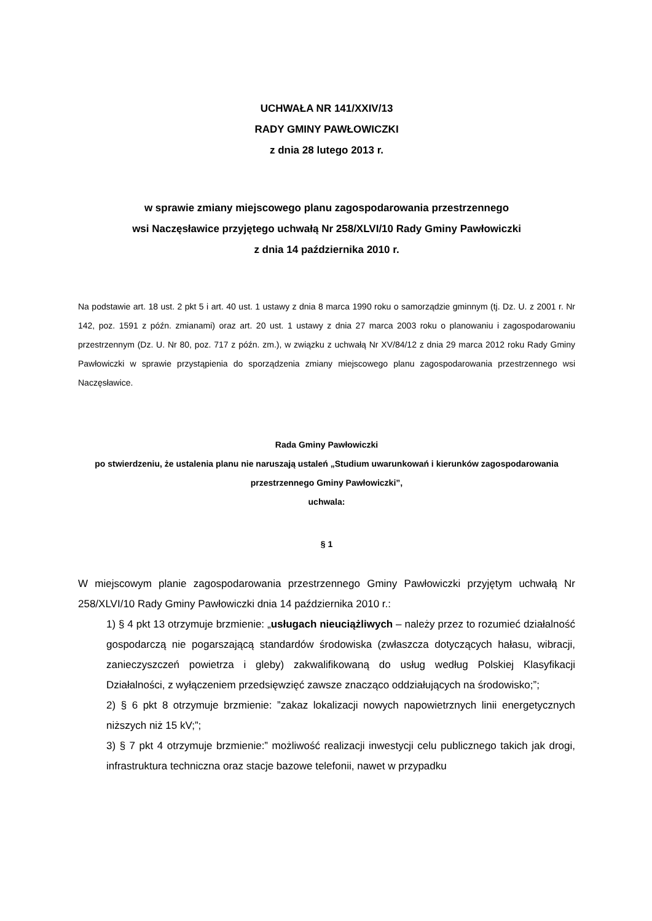UCHWAŁA NR 141/XXIV/13
RADY GMINY PAWŁOWICZKI
z dnia 28 lutego 2013 r.
w sprawie zmiany miejscowego planu zagospodarowania przestrzennego
wsi Naczęsławice przyjętego uchwałą Nr 258/XLVI/10 Rady Gminy Pawłowiczki
z dnia 14 października 2010 r.
Na podstawie art. 18 ust. 2 pkt 5 i art. 40 ust. 1 ustawy z dnia 8 marca 1990 roku o samorządzie gminnym (tj. Dz. U. z 2001 r. Nr 142, poz. 1591 z późn. zmianami) oraz art. 20 ust. 1 ustawy z dnia 27 marca 2003 roku o planowaniu i zagospodarowaniu przestrzennym (Dz. U. Nr 80, poz. 717 z późn. zm.), w związku z uchwałą Nr XV/84/12 z dnia 29 marca 2012 roku Rady Gminy Pawłowiczki w sprawie przystąpienia do sporządzenia zmiany miejscowego planu zagospodarowania przestrzennego wsi Naczęsławice.
Rada Gminy Pawłowiczki
po stwierdzeniu, że ustalenia planu nie naruszają ustaleń „Studium uwarunkowań i kierunków zagospodarowania przestrzennego Gminy Pawłowiczki”,
uchwala:
§ 1
W miejscowym planie zagospodarowania przestrzennego Gminy Pawłowiczki przyjętym uchwałą Nr 258/XLVI/10 Rady Gminy Pawłowiczki dnia 14 października 2010 r.:
1) § 4 pkt 13 otrzymuje brzmienie: „usługach nieuciążliwych – należy przez to rozumieć działalność gospodarczą nie pogarszającą standardów środowiska (zwłaszcza dotyczących hałasu, wibracji, zanieczyszczeń powietrza i gleby) zakwalifikowaną do usług według Polskiej Klasyfikacji Działalności, z wyłączeniem przedsięwzięć zawsze znacząco oddziałujących na środowisko;”;
2) § 6 pkt 8 otrzymuje brzmienie: ”zakaz lokalizacji nowych napowietrznych linii energetycznych niższych niż 15 kV;”;
3) § 7 pkt 4 otrzymuje brzmienie:” możliwość realizacji inwestycji celu publicznego takich jak drogi, infrastruktura techniczna oraz stacje bazowe telefonii, nawet w przypadku